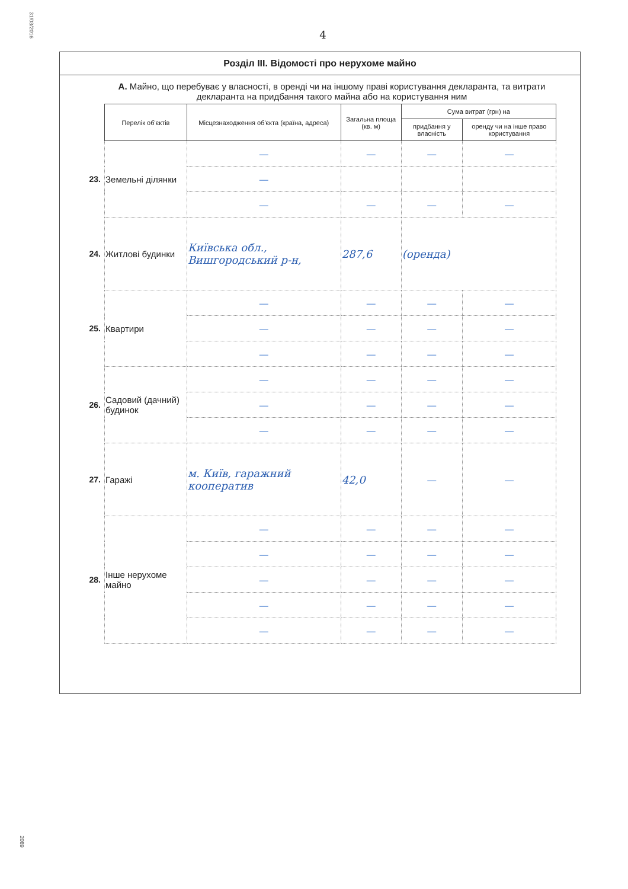31/03/2016
4
Розділ III. Відомості про нерухоме майно
А. Майно, що перебуває у власності, в оренді чи на іншому праві користування декларанта, та витрати декларанта на придбання такого майна або на користування ним
| | Перелік об'єктів | Місцезнаходження об'єкта (країна, адреса) | Загальна площа (кв. м) | Сума витрат (грн) на | |
| | | | | придбання у власність | оренду чи на інше право користування |
| 23. | Земельні ділянки | — | — | — | — |
| | | — | | | |
| | | — | — | — | — |
| 24. | Житлові будинки | Київська обл., Вишгородський р-н, | 287,6 | (оренда) | |
| 25. | Квартири | — | — | — | — |
| | | — | — | — | — |
| | | — | — | — | — |
| 26. | Садовий (дачний) будинок | — | — | — | — |
| | | — | — | — | — |
| | | — | — | — | — |
| 27. | Гаражі | м. Київ, гаражний кооператив | 42,0 | — | — |
| 28. | Інше нерухоме майно | — | — | — | — |
| | | — | — | — | — |
| | | — | — | — | — |
| | | — | — | — | — |
| | | — | — | — | — |
2089